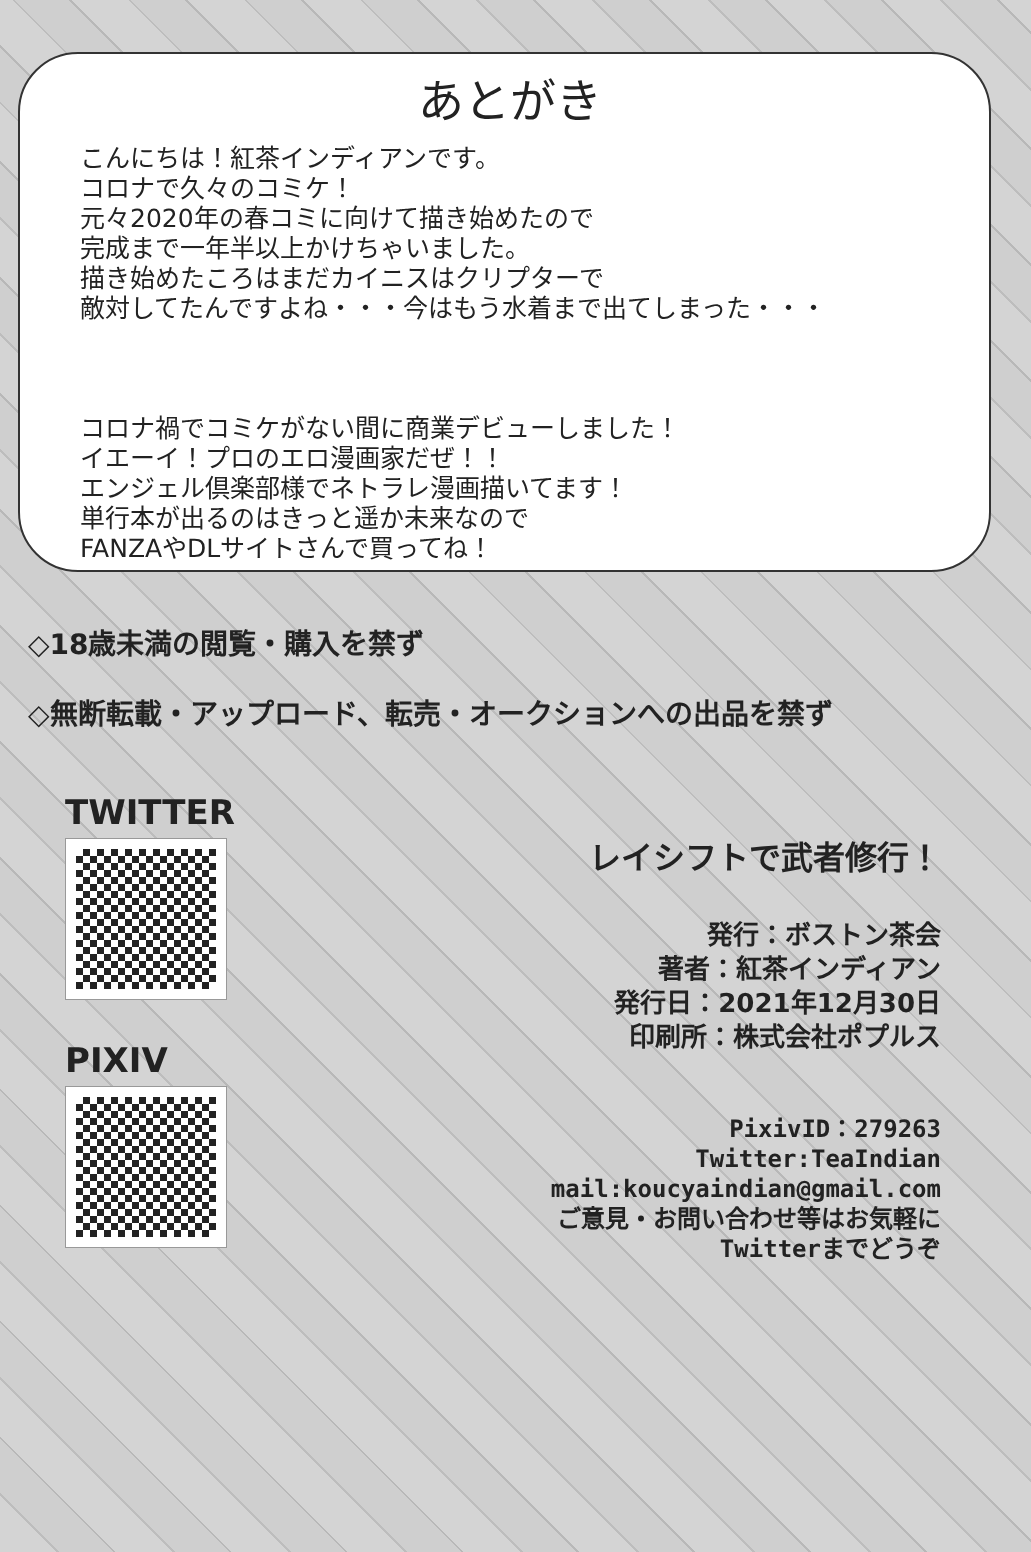あとがき
こんにちは！紅茶インディアンです。
コロナで久々のコミケ！
元々2020年の春コミに向けて描き始めたので
完成まで一年半以上かけちゃいました。
描き始めたころはまだカイニスはクリプターで
敵対してたんですよね・・・今はもう水着まで出てしまった・・・
コロナ禍でコミケがない間に商業デビューしました！
イエーイ！プロのエロ漫画家だぜ！！
エンジェル倶楽部様でネトラレ漫画描いてます！
単行本が出るのはきっと遥か未来なので
FANZAやDLサイトさんで買ってね！
◇18歳未満の閲覧・購入を禁ず
◇無断転載・アップロード、転売・オークションへの出品を禁ず
TWITTER
PIXIV
レイシフトで武者修行！
発行：ボストン茶会
著者：紅茶インディアン
発行日：2021年12月30日
印刷所：株式会社ポプルス
PixivID：279263
Twitter:TeaIndian
mail:koucyaindian@gmail.com
ご意見・お問い合わせ等はお気軽に
Twitterまでどうぞ